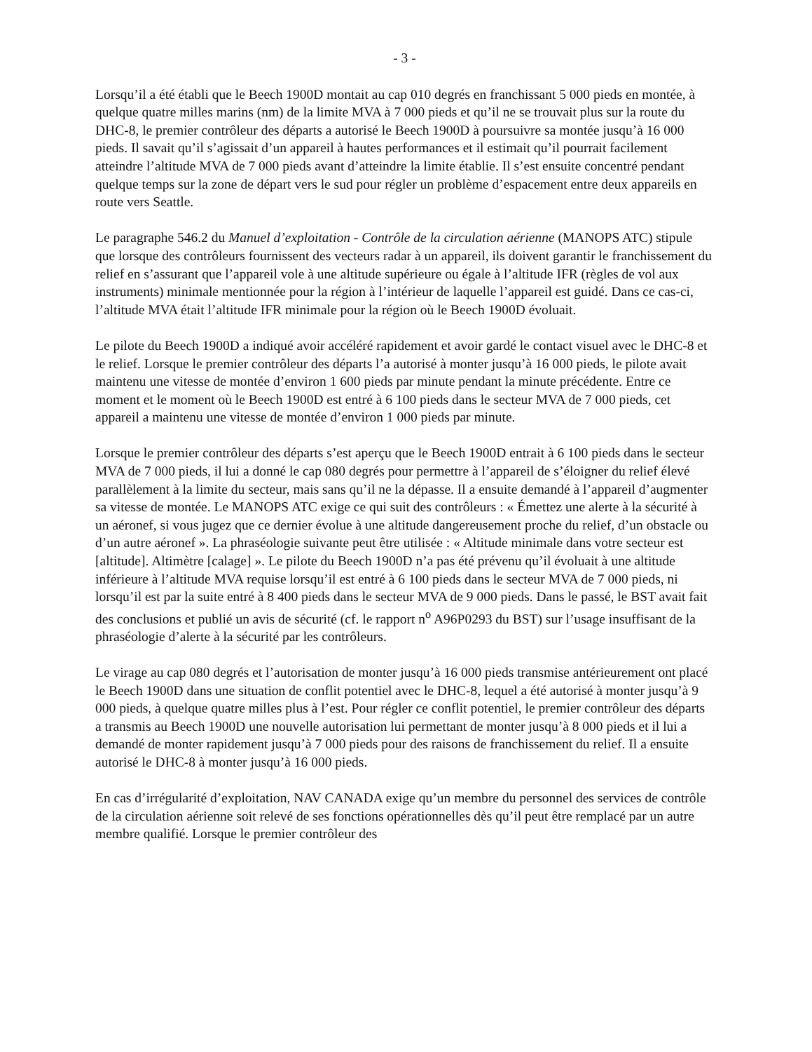- 3 -
Lorsqu’il a été établi que le Beech 1900D montait au cap 010 degrés en franchissant 5 000 pieds en montée, à quelque quatre milles marins (nm) de la limite MVA à 7 000 pieds et qu’il ne se trouvait plus sur la route du DHC-8, le premier contrôleur des départs a autorisé le Beech 1900D à poursuivre sa montée jusqu’à 16 000 pieds. Il savait qu’il s’agissait d’un appareil à hautes performances et il estimait qu’il pourrait facilement atteindre l’altitude MVA de 7 000 pieds avant d’atteindre la limite établie. Il s’est ensuite concentré pendant quelque temps sur la zone de départ vers le sud pour régler un problème d’espacement entre deux appareils en route vers Seattle.
Le paragraphe 546.2 du Manuel d’exploitation - Contrôle de la circulation aérienne (MANOPS ATC) stipule que lorsque des contrôleurs fournissent des vecteurs radar à un appareil, ils doivent garantir le franchissement du relief en s’assurant que l’appareil vole à une altitude supérieure ou égale à l’altitude IFR (règles de vol aux instruments) minimale mentionnée pour la région à l’intérieur de laquelle l’appareil est guidé. Dans ce cas-ci, l’altitude MVA était l’altitude IFR minimale pour la région où le Beech 1900D évoluait.
Le pilote du Beech 1900D a indiqué avoir accéléré rapidement et avoir gardé le contact visuel avec le DHC-8 et le relief. Lorsque le premier contrôleur des départs l’a autorisé à monter jusqu’à 16 000 pieds, le pilote avait maintenu une vitesse de montée d’environ 1 600 pieds par minute pendant la minute précédente. Entre ce moment et le moment où le Beech 1900D est entré à 6 100 pieds dans le secteur MVA de 7 000 pieds, cet appareil a maintenu une vitesse de montée d’environ 1 000 pieds par minute.
Lorsque le premier contrôleur des départs s’est aperçu que le Beech 1900D entrait à 6 100 pieds dans le secteur MVA de 7 000 pieds, il lui a donné le cap 080 degrés pour permettre à l’appareil de s’éloigner du relief élevé parallèlement à la limite du secteur, mais sans qu’il ne la dépasse. Il a ensuite demandé à l’appareil d’augmenter sa vitesse de montée. Le MANOPS ATC exige ce qui suit des contrôleurs : « Émettez une alerte à la sécurité à un aéronef, si vous jugez que ce dernier évolue à une altitude dangereusement proche du relief, d’un obstacle ou d’un autre aéronef ». La phraséologie suivante peut être utilisée : « Altitude minimale dans votre secteur est [altitude]. Altimètre [calage] ». Le pilote du Beech 1900D n’a pas été prévenu qu’il évoluait à une altitude inférieure à l’altitude MVA requise lorsqu’il est entré à 6 100 pieds dans le secteur MVA de 7 000 pieds, ni lorsqu’il est par la suite entré à 8 400 pieds dans le secteur MVA de 9 000 pieds. Dans le passé, le BST avait fait des conclusions et publié un avis de sécurité (cf. le rapport n<sup>o</sup> A96P0293 du BST) sur l’usage insuffisant de la phraséologie d’alerte à la sécurité par les contrôleurs.
Le virage au cap 080 degrés et l’autorisation de monter jusqu’à 16 000 pieds transmise antérieurement ont placé le Beech 1900D dans une situation de conflit potentiel avec le DHC-8, lequel a été autorisé à monter jusqu’à 9 000 pieds, à quelque quatre milles plus à l’est. Pour régler ce conflit potentiel, le premier contrôleur des départs a transmis au Beech 1900D une nouvelle autorisation lui permettant de monter jusqu’à 8 000 pieds et il lui a demandé de monter rapidement jusqu’à 7 000 pieds pour des raisons de franchissement du relief. Il a ensuite autorisé le DHC-8 à monter jusqu’à 16 000 pieds.
En cas d’irrégularité d’exploitation, NAV CANADA exige qu’un membre du personnel des services de contrôle de la circulation aérienne soit relevé de ses fonctions opérationnelles dès qu’il peut être remplacé par un autre membre qualifié. Lorsque le premier contrôleur des